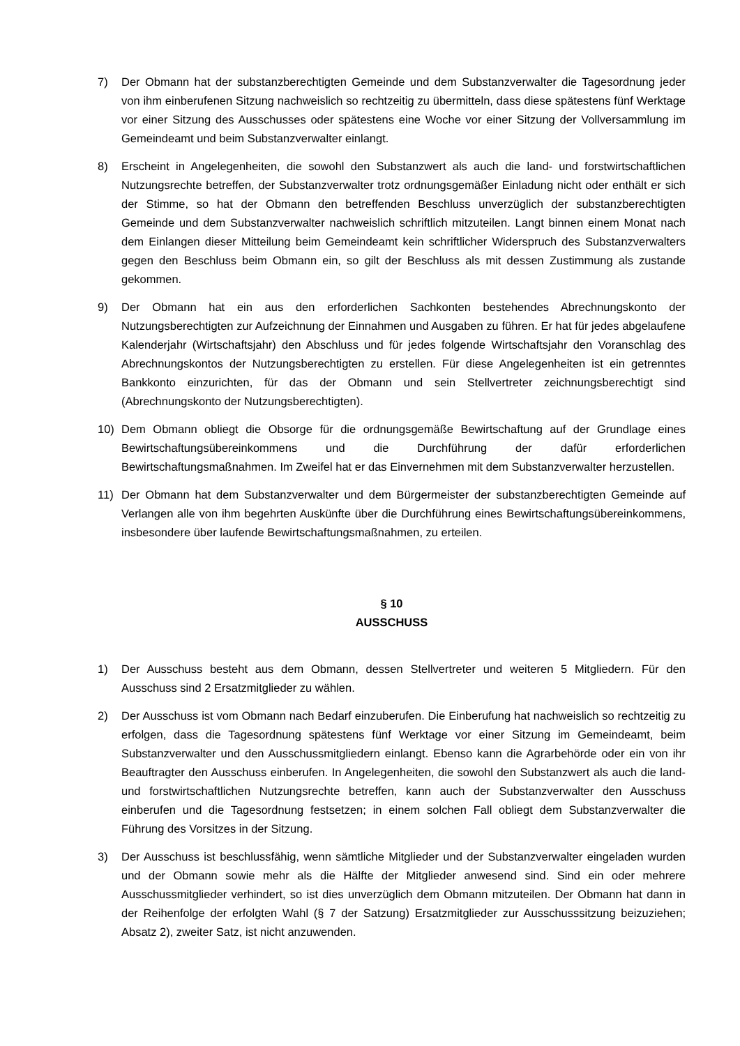7) Der Obmann hat der substanzberechtigten Gemeinde und dem Substanzverwalter die Tagesordnung jeder von ihm einberufenen Sitzung nachweislich so rechtzeitig zu übermitteln, dass diese spätestens fünf Werktage vor einer Sitzung des Ausschusses oder spätestens eine Woche vor einer Sitzung der Vollversammlung im Gemeindeamt und beim Substanzverwalter einlangt.
8) Erscheint in Angelegenheiten, die sowohl den Substanzwert als auch die land- und forstwirtschaftlichen Nutzungsrechte betreffen, der Substanzverwalter trotz ordnungsgemäßer Einladung nicht oder enthält er sich der Stimme, so hat der Obmann den betreffenden Beschluss unverzüglich der substanzberechtigten Gemeinde und dem Substanzverwalter nachweislich schriftlich mitzuteilen. Langt binnen einem Monat nach dem Einlangen dieser Mitteilung beim Gemeindeamt kein schriftlicher Widerspruch des Substanzverwalters gegen den Beschluss beim Obmann ein, so gilt der Beschluss als mit dessen Zustimmung als zustande gekommen.
9) Der Obmann hat ein aus den erforderlichen Sachkonten bestehendes Abrechnungskonto der Nutzungsberechtigten zur Aufzeichnung der Einnahmen und Ausgaben zu führen. Er hat für jedes abgelaufene Kalenderjahr (Wirtschaftsjahr) den Abschluss und für jedes folgende Wirtschaftsjahr den Voranschlag des Abrechnungskontos der Nutzungsberechtigten zu erstellen. Für diese Angelegenheiten ist ein getrenntes Bankkonto einzurichten, für das der Obmann und sein Stellvertreter zeichnungsberechtigt sind (Abrechnungskonto der Nutzungsberechtigten).
10) Dem Obmann obliegt die Obsorge für die ordnungsgemäße Bewirtschaftung auf der Grundlage eines Bewirtschaftungsübereinkommens und die Durchführung der dafür erforderlichen Bewirtschaftungsmaßnahmen. Im Zweifel hat er das Einvernehmen mit dem Substanzverwalter herzustellen.
11) Der Obmann hat dem Substanzverwalter und dem Bürgermeister der substanzberechtigten Gemeinde auf Verlangen alle von ihm begehrten Auskünfte über die Durchführung eines Bewirtschaftungsübereinkommens, insbesondere über laufende Bewirtschaftungsmaßnahmen, zu erteilen.
§ 10
AUSSCHUSS
1) Der Ausschuss besteht aus dem Obmann, dessen Stellvertreter und weiteren 5 Mitgliedern. Für den Ausschuss sind 2 Ersatzmitglieder zu wählen.
2) Der Ausschuss ist vom Obmann nach Bedarf einzuberufen. Die Einberufung hat nachweislich so rechtzeitig zu erfolgen, dass die Tagesordnung spätestens fünf Werktage vor einer Sitzung im Gemeindeamt, beim Substanzverwalter und den Ausschussmitgliedern einlangt. Ebenso kann die Agrarbehörde oder ein von ihr Beauftragter den Ausschuss einberufen. In Angelegenheiten, die sowohl den Substanzwert als auch die land- und forstwirtschaftlichen Nutzungsrechte betreffen, kann auch der Substanzverwalter den Ausschuss einberufen und die Tagesordnung festsetzen; in einem solchen Fall obliegt dem Substanzverwalter die Führung des Vorsitzes in der Sitzung.
3) Der Ausschuss ist beschlussfähig, wenn sämtliche Mitglieder und der Substanzverwalter eingeladen wurden und der Obmann sowie mehr als die Hälfte der Mitglieder anwesend sind. Sind ein oder mehrere Ausschussmitglieder verhindert, so ist dies unverzüglich dem Obmann mitzuteilen. Der Obmann hat dann in der Reihenfolge der erfolgten Wahl (§ 7 der Satzung) Ersatzmitglieder zur Ausschusssitzung beizuziehen; Absatz 2), zweiter Satz, ist nicht anzuwenden.